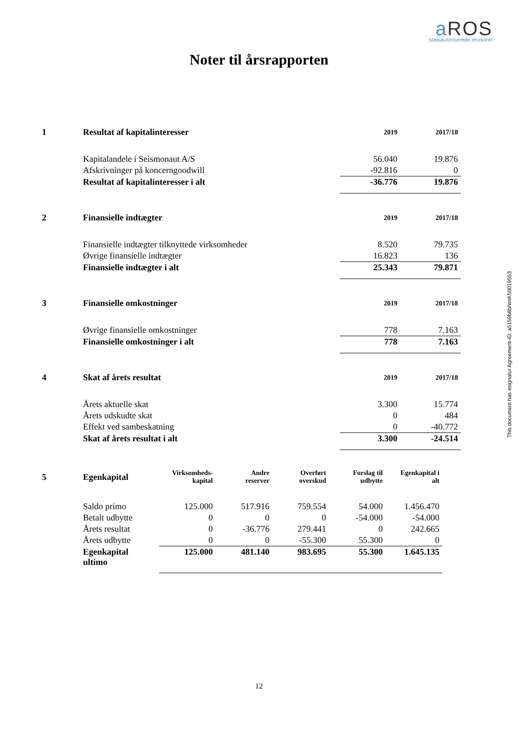a ROS
statsautoriserede revisorer
Noter til årsrapporten
| 1 | Resultat af kapitalinteresser | 2019 | 2017/18 |
| | Kapitalandele i Seismonaut A/S | 56.040 | 19.876 |
| | Afskrivninger på koncerngoodwill | -92.816 | 0 |
| | Resultat af kapitalinteresser i alt | -36.776 | 19.876 |
| 2 | Finansielle indtægter | 2019 | 2017/18 |
| | Finansielle indtægter tilknyttede virksomheder | 8.520 | 79.735 |
| | Øvrige finansielle indtægter | 16.823 | 136 |
| | Finansielle indtægter i alt | 25.343 | 79.871 |
| 3 | Finansielle omkostninger | 2019 | 2017/18 |
| | Øvrige finansielle omkostninger | 778 | 7.163 |
| | Finansielle omkostninger i alt | 778 | 7.163 |
| 4 | Skat af årets resultat | 2019 | 2017/18 |
| | Årets aktuelle skat | 3.300 | 15.774 |
| | Årets udskudte skat | 0 | 484 |
| | Effekt ved sambeskatning | 0 | -40.772 |
| | Skat af årets resultat i alt | 3.300 | -24.514 |
| 5 | Egenkapital | Virksomheds- kapital | Andre reserver | Overført overskud | Forslag til udbytte | Egenkapital i alt |
| | Saldo primo | 125.000 | 517.916 | 759.554 | 54.000 | 1.456.470 |
| | Betalt udbytte | 0 | 0 | 0 | -54.000 | -54.000 |
| | Årets resultat | 0 | -36.776 | 279.441 | 0 | 242.665 |
| | Årets udbytte | 0 | 0 | -55.300 | 55.300 | 0 |
| | Egenkapital ultimo | 125.000 | 481.140 | 983.695 | 55.300 | 1.645.135 |
12
This document has esignatur Agreement-ID: a5159b8bNmK50019553